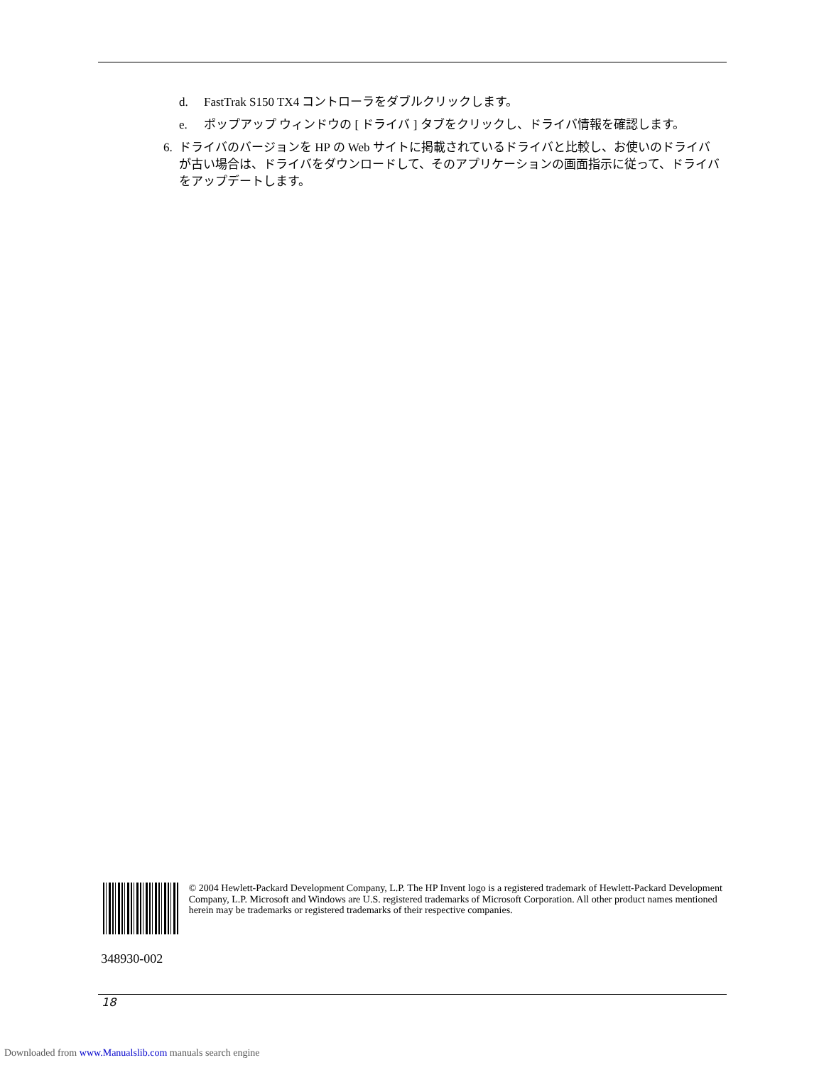d. FastTrak S150 TX4 コントローラをダブルクリックします。
e. ポップアップ ウィンドウの [ ドライバ ] タブをクリックし、ドライバ情報を確認します。
6. ドライバのバージョンを HP の Web サイトに掲載されているドライバと比較し、お使いのドライバが古い場合は、ドライバをダウンロードして、そのアプリケーションの画面指示に従って、ドライバをアップデートします。
348930-002
© 2004 Hewlett-Packard Development Company, L.P. The HP Invent logo is a registered trademark of Hewlett-Packard Development Company, L.P. Microsoft and Windows are U.S. registered trademarks of Microsoft Corporation. All other product names mentioned herein may be trademarks or registered trademarks of their respective companies.
18
Downloaded from www.Manualslib.com manuals search engine